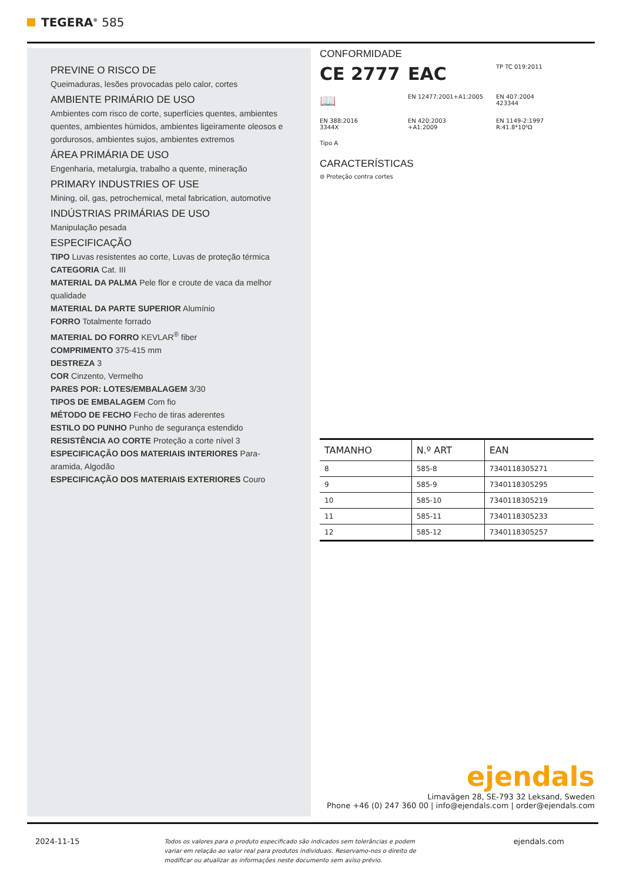TEGERA<sup>®</sup> 585
PREVINE O RISCO DE
Queimaduras, lesões provocadas pelo calor, cortes
AMBIENTE PRIMÁRIO DE USO
Ambientes com risco de corte, superfícies quentes, ambientes quentes, ambientes húmidos, ambientes ligeiramente oleosos e gordurosos, ambientes sujos, ambientes extremos
ÁREA PRIMÁRIA DE USO
Engenharia, metalurgia, trabalho a quente, mineração
PRIMARY INDUSTRIES OF USE
Mining, oil, gas, petrochemical, metal fabrication, automotive
INDÚSTRIAS PRIMÁRIAS DE USO
Manipulação pesada
ESPECIFICAÇÃO
TIPO Luvas resistentes ao corte, Luvas de proteção térmica
CATEGORIA Cat. III
MATERIAL DA PALMA Pele flor e croute de vaca da melhor qualidade
MATERIAL DA PARTE SUPERIOR Alumínio
FORRO Totalmente forrado
MATERIAL DO FORRO KEVLAR<sup>®</sup> fiber
COMPRIMENTO 375-415 mm
DESTREZA 3
COR Cinzento, Vermelho
PARES POR: LOTES/EMBALAGEM 3/30
TIPOS DE EMBALAGEM Com fio
MÉTODO DE FECHO Fecho de tiras aderentes
ESTILO DO PUNHO Punho de segurança estendido
RESISTÊNCIA AO CORTE Proteção a corte nível 3
ESPECIFICAÇÃO DOS MATERIAIS INTERIORES Para-aramida, Algodão
ESPECIFICAÇÃO DOS MATERIAIS EXTERIORES Couro
CONFORMIDADE
CE 2777
EAC
TP TC 019:2011
📖
EN 12477:2001+A1:2005
EN 407:2004
423344
EN 388:2016
3344X
EN 420:2003
+A1:2009
EN 1149-2:1997
R:41.8*10⁶Ω
Tipo A
CARACTERÍSTICAS
⊘ Proteção contra cortes
| TAMANHO | N.º ART | EAN |
| --- | --- | --- |
| 8 | 585-8 | 7340118305271 |
| 9 | 585-9 | 7340118305295 |
| 10 | 585-10 | 7340118305219 |
| 11 | 585-11 | 7340118305233 |
| 12 | 585-12 | 7340118305257 |
ejendals
Limavägen 28, SE-793 32 Leksand, Sweden
Phone +46 (0) 247 360 00 | info@ejendals.com | order@ejendals.com
2024-11-15 Todos os valores para o produto especificado são indicados sem tolerâncias e podem variar em relação ao valor real para produtos individuais. Reservamo-nos o direito de modificar ou atualizar as informações neste documento sem aviso prévio. ejendals.com